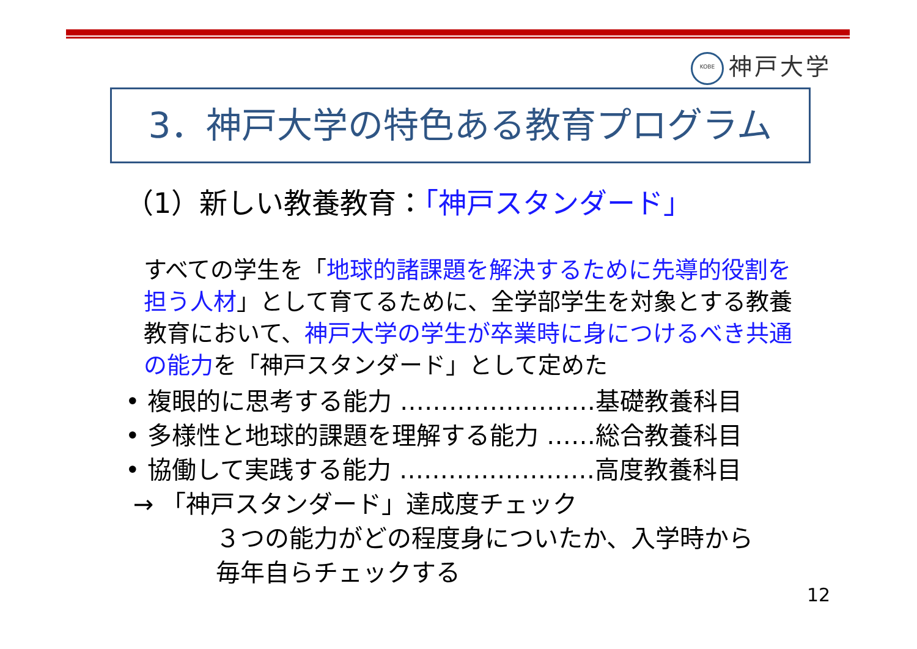KOBE 神戸大学
3．神戸大学の特色ある教育プログラム
（1）新しい教養教育：「神戸スタンダード」
すべての学生を「地球的諸課題を解決するために先導的役割を担う人材」として育てるために、全学部学生を対象とする教養教育において、神戸大学の学生が卒業時に身につけるべき共通の能力を「神戸スタンダード」として定めた
• 複眼的に思考する能力 ……………………基礎教養科目
• 多様性と地球的課題を理解する能力 ……総合教養科目
• 協働して実践する能力 ……………………高度教養科目
→ 「神戸スタンダード」達成度チェック
３つの能力がどの程度身についたか、入学時から
毎年自らチェックする
12